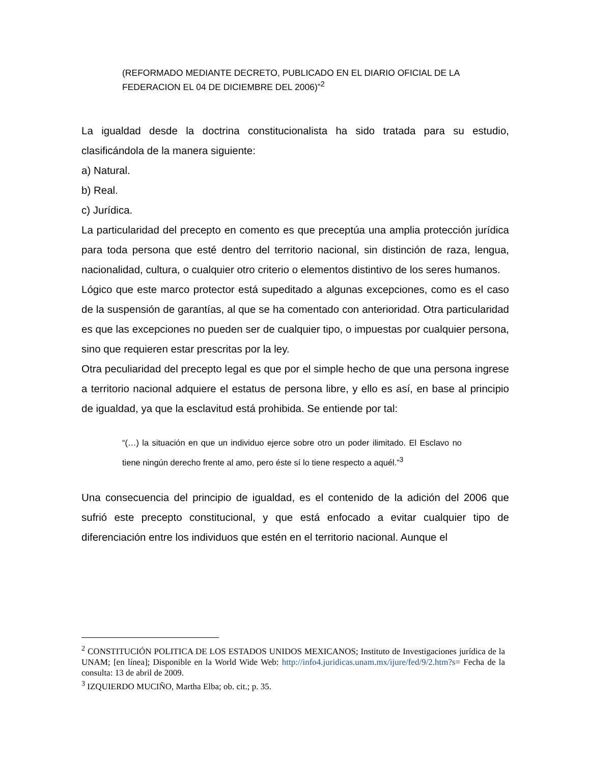(REFORMADO MEDIANTE DECRETO, PUBLICADO EN EL DIARIO OFICIAL DE LA FEDERACION EL 04 DE DICIEMBRE DEL 2006)”<sup>2</sup>
La igualdad desde la doctrina constitucionalista ha sido tratada para su estudio, clasificándola de la manera siguiente:
a) Natural.
b) Real.
c) Jurídica.
La particularidad del precepto en comento es que preceptúa una amplia protección jurídica para toda persona que esté dentro del territorio nacional, sin distinción de raza, lengua, nacionalidad, cultura, o cualquier otro criterio o elementos distintivo de los seres humanos.
Lógico que este marco protector está supeditado a algunas excepciones, como es el caso de la suspensión de garantías, al que se ha comentado con anterioridad. Otra particularidad es que las excepciones no pueden ser de cualquier tipo, o impuestas por cualquier persona, sino que requieren estar prescritas por la ley.
Otra peculiaridad del precepto legal es que por el simple hecho de que una persona ingrese a territorio nacional adquiere el estatus de persona libre, y ello es así, en base al principio de igualdad, ya que la esclavitud está prohibida. Se entiende por tal:
“(…) la situación en que un individuo ejerce sobre otro un poder ilimitado. El Esclavo no tiene ningún derecho frente al amo, pero éste sí lo tiene respecto a aquél.”<sup>3</sup>
Una consecuencia del principio de igualdad, es el contenido de la adición del 2006 que sufrió este precepto constitucional, y que está enfocado a evitar cualquier tipo de diferenciación entre los individuos que estén en el territorio nacional. Aunque el
<sup>2</sup> CONSTITUCIÓN POLITICA DE LOS ESTADOS UNIDOS MEXICANOS; Instituto de Investigaciones jurídica de la UNAM; [en línea]; Disponible en la World Wide Web: http://info4.juridicas.unam.mx/ijure/fed/9/2.htm?s= Fecha de la consulta: 13 de abril de 2009.
<sup>3</sup> IZQUIERDO MUCIÑO, Martha Elba; ob. cit.; p. 35.